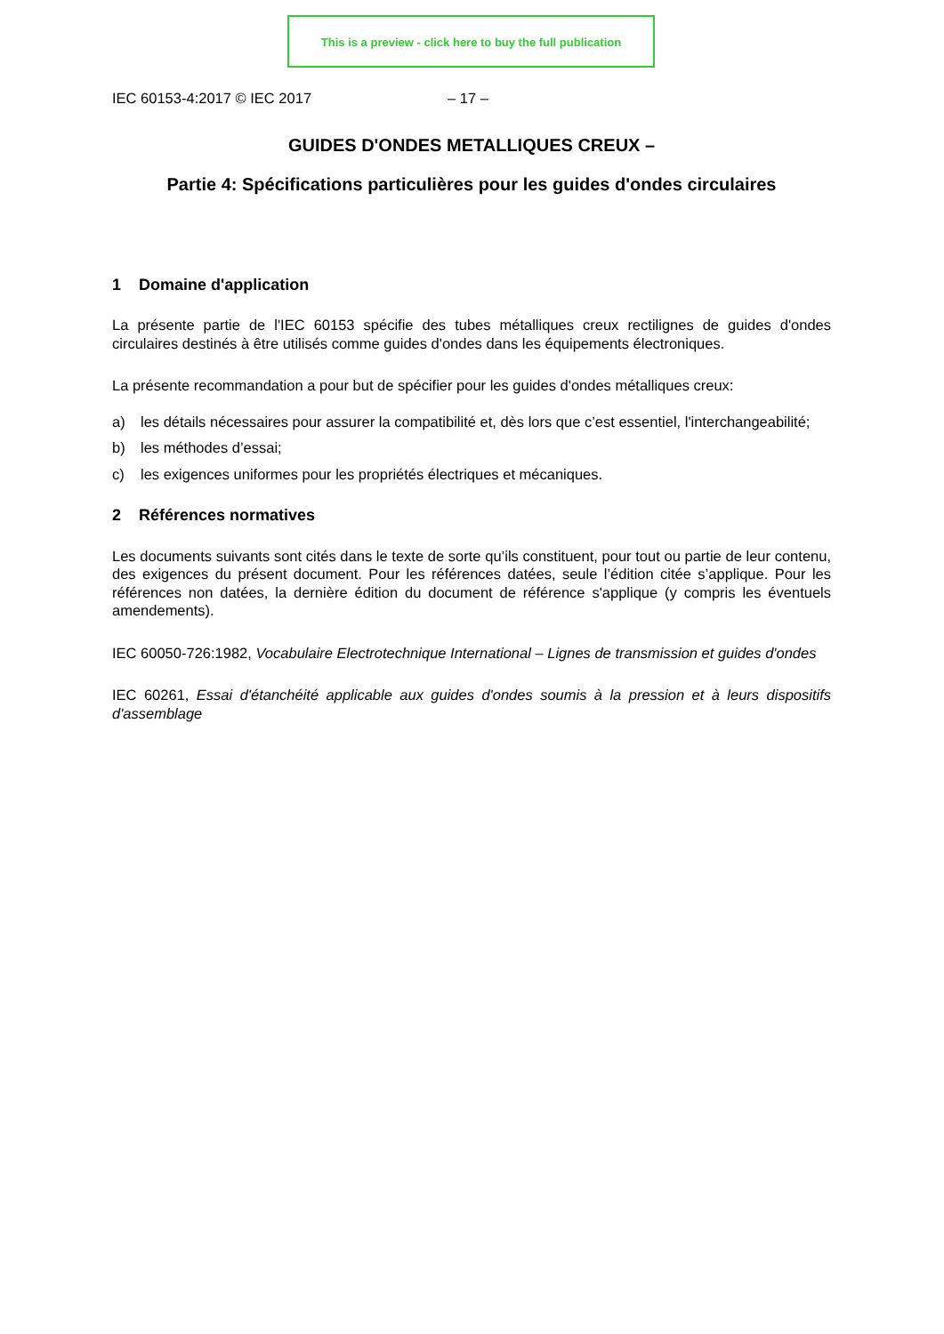This is a preview - click here to buy the full publication
IEC 60153-4:2017 © IEC 2017 – 17 –
GUIDES D'ONDES METALLIQUES CREUX –
Partie 4: Spécifications particulières pour les guides d'ondes circulaires
1 Domaine d'application
La présente partie de l'IEC 60153 spécifie des tubes métalliques creux rectilignes de guides d'ondes circulaires destinés à être utilisés comme guides d'ondes dans les équipements électroniques.
La présente recommandation a pour but de spécifier pour les guides d'ondes métalliques creux:
a) les détails nécessaires pour assurer la compatibilité et, dès lors que c’est essentiel, l'interchangeabilité;
b) les méthodes d’essai;
c) les exigences uniformes pour les propriétés électriques et mécaniques.
2 Références normatives
Les documents suivants sont cités dans le texte de sorte qu’ils constituent, pour tout ou partie de leur contenu, des exigences du présent document. Pour les références datées, seule l’édition citée s’applique. Pour les références non datées, la dernière édition du document de référence s'applique (y compris les éventuels amendements).
IEC 60050-726:1982, Vocabulaire Electrotechnique International – Lignes de transmission et guides d'ondes
IEC 60261, Essai d'étanchéité applicable aux guides d'ondes soumis à la pression et à leurs dispositifs d'assemblage